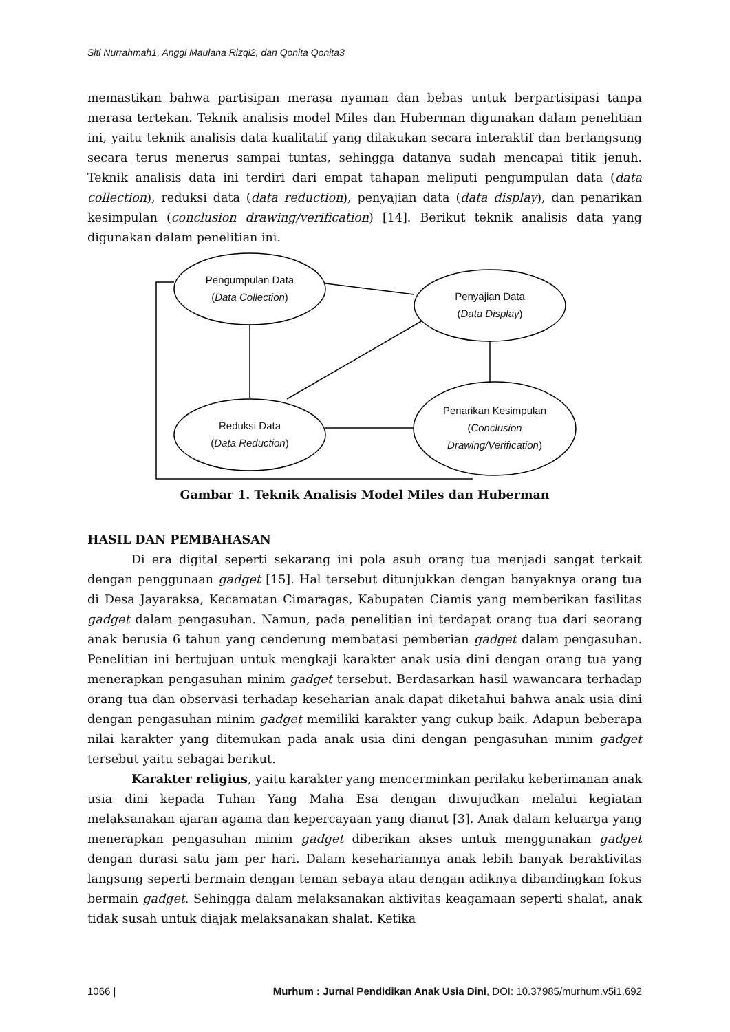Siti Nurrahmah1, Anggi Maulana Rizqi2, dan Qonita Qonita3
memastikan bahwa partisipan merasa nyaman dan bebas untuk berpartisipasi tanpa merasa tertekan. Teknik analisis model Miles dan Huberman digunakan dalam penelitian ini, yaitu teknik analisis data kualitatif yang dilakukan secara interaktif dan berlangsung secara terus menerus sampai tuntas, sehingga datanya sudah mencapai titik jenuh. Teknik analisis data ini terdiri dari empat tahapan meliputi pengumpulan data (data collection), reduksi data (data reduction), penyajian data (data display), dan penarikan kesimpulan (conclusion drawing/verification) [14]. Berikut teknik analisis data yang digunakan dalam penelitian ini.
Pengumpulan Data
(Data Collection)
Penyajian Data
(Data Display)
Reduksi Data
(Data Reduction)
Penarikan Kesimpulan
(Conclusion
Drawing/Verification)
Gambar 1. Teknik Analisis Model Miles dan Huberman
HASIL DAN PEMBAHASAN
Di era digital seperti sekarang ini pola asuh orang tua menjadi sangat terkait dengan penggunaan gadget [15]. Hal tersebut ditunjukkan dengan banyaknya orang tua di Desa Jayaraksa, Kecamatan Cimaragas, Kabupaten Ciamis yang memberikan fasilitas gadget dalam pengasuhan. Namun, pada penelitian ini terdapat orang tua dari seorang anak berusia 6 tahun yang cenderung membatasi pemberian gadget dalam pengasuhan. Penelitian ini bertujuan untuk mengkaji karakter anak usia dini dengan orang tua yang menerapkan pengasuhan minim gadget tersebut. Berdasarkan hasil wawancara terhadap orang tua dan observasi terhadap keseharian anak dapat diketahui bahwa anak usia dini dengan pengasuhan minim gadget memiliki karakter yang cukup baik. Adapun beberapa nilai karakter yang ditemukan pada anak usia dini dengan pengasuhan minim gadget tersebut yaitu sebagai berikut.
Karakter religius, yaitu karakter yang mencerminkan perilaku keberimanan anak usia dini kepada Tuhan Yang Maha Esa dengan diwujudkan melalui kegiatan melaksanakan ajaran agama dan kepercayaan yang dianut [3]. Anak dalam keluarga yang menerapkan pengasuhan minim gadget diberikan akses untuk menggunakan gadget dengan durasi satu jam per hari. Dalam kesehariannya anak lebih banyak beraktivitas langsung seperti bermain dengan teman sebaya atau dengan adiknya dibandingkan fokus bermain gadget. Sehingga dalam melaksanakan aktivitas keagamaan seperti shalat, anak tidak susah untuk diajak melaksanakan shalat. Ketika
1066 | Murhum : Jurnal Pendidikan Anak Usia Dini, DOI: 10.37985/murhum.v5i1.692